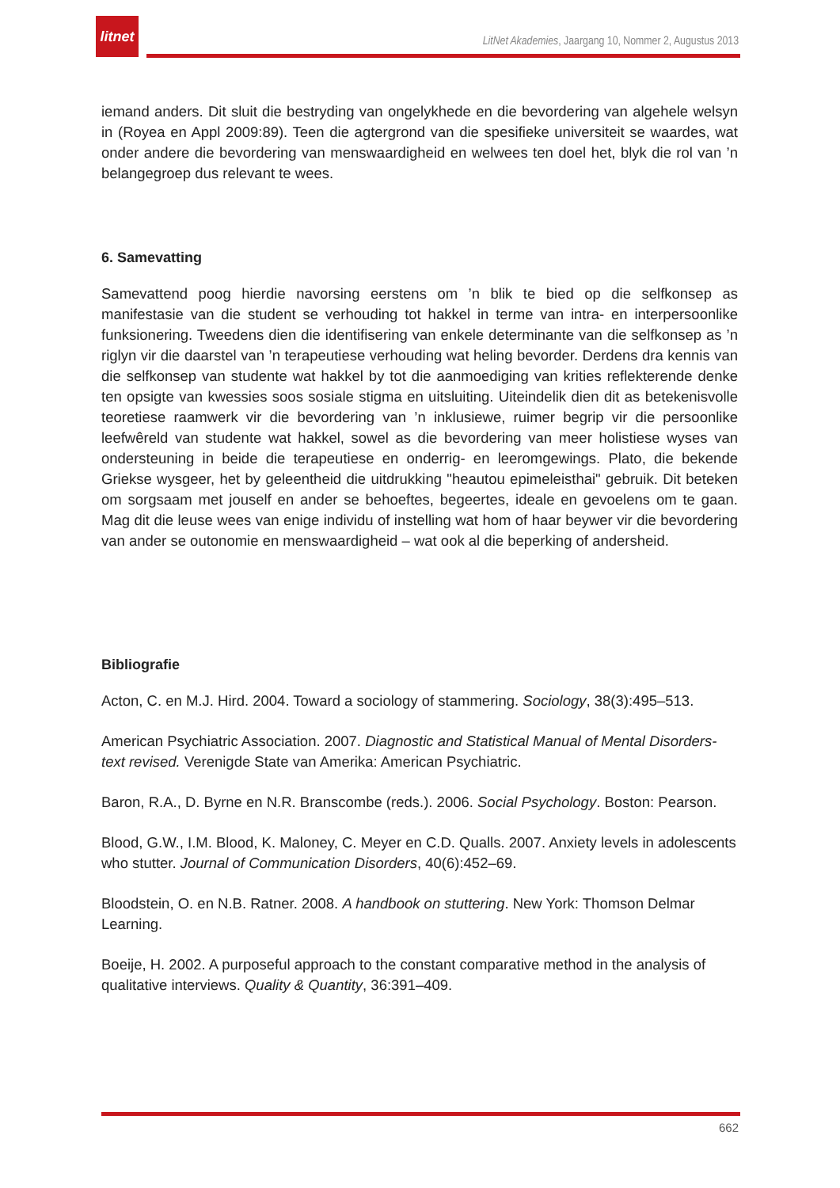litnet
LitNet Akademies, Jaargang 10, Nommer 2, Augustus 2013
iemand anders. Dit sluit die bestryding van ongelykhede en die bevordering van algehele welsyn in (Royea en Appl 2009:89). Teen die agtergrond van die spesifieke universiteit se waardes, wat onder andere die bevordering van menswaardigheid en welwees ten doel het, blyk die rol van ’n belangegroep dus relevant te wees.
6. Samevatting
Samevattend poog hierdie navorsing eerstens om ’n blik te bied op die selfkonsep as manifestasie van die student se verhouding tot hakkel in terme van intra- en interpersoonlike funksionering. Tweedens dien die identifisering van enkele determinante van die selfkonsep as ’n riglyn vir die daarstel van ’n terapeutiese verhouding wat heling bevorder. Derdens dra kennis van die selfkonsep van studente wat hakkel by tot die aanmoediging van krities reflekterende denke ten opsigte van kwessies soos sosiale stigma en uitsluiting. Uiteindelik dien dit as betekenisvolle teoretiese raamwerk vir die bevordering van ’n inklusiewe, ruimer begrip vir die persoonlike leefwêreld van studente wat hakkel, sowel as die bevordering van meer holistiese wyses van ondersteuning in beide die terapeutiese en onderrig- en leeromgewings. Plato, die bekende Griekse wysgeer, het by geleentheid die uitdrukking "heautou epimeleisthai" gebruik. Dit beteken om sorgsaam met jouself en ander se behoeftes, begeertes, ideale en gevoelens om te gaan. Mag dit die leuse wees van enige individu of instelling wat hom of haar beywer vir die bevordering van ander se outonomie en menswaardigheid – wat ook al die beperking of andersheid.
Bibliografie
Acton, C. en M.J. Hird. 2004. Toward a sociology of stammering. Sociology, 38(3):495–513.
American Psychiatric Association. 2007. Diagnostic and Statistical Manual of Mental Disorders- text revised. Verenigde State van Amerika: American Psychiatric.
Baron, R.A., D. Byrne en N.R. Branscombe (reds.). 2006. Social Psychology. Boston: Pearson.
Blood, G.W., I.M. Blood, K. Maloney, C. Meyer en C.D. Qualls. 2007. Anxiety levels in adolescents who stutter. Journal of Communication Disorders, 40(6):452–69.
Bloodstein, O. en N.B. Ratner. 2008. A handbook on stuttering. New York: Thomson Delmar Learning.
Boeije, H. 2002. A purposeful approach to the constant comparative method in the analysis of qualitative interviews. Quality & Quantity, 36:391–409.
662